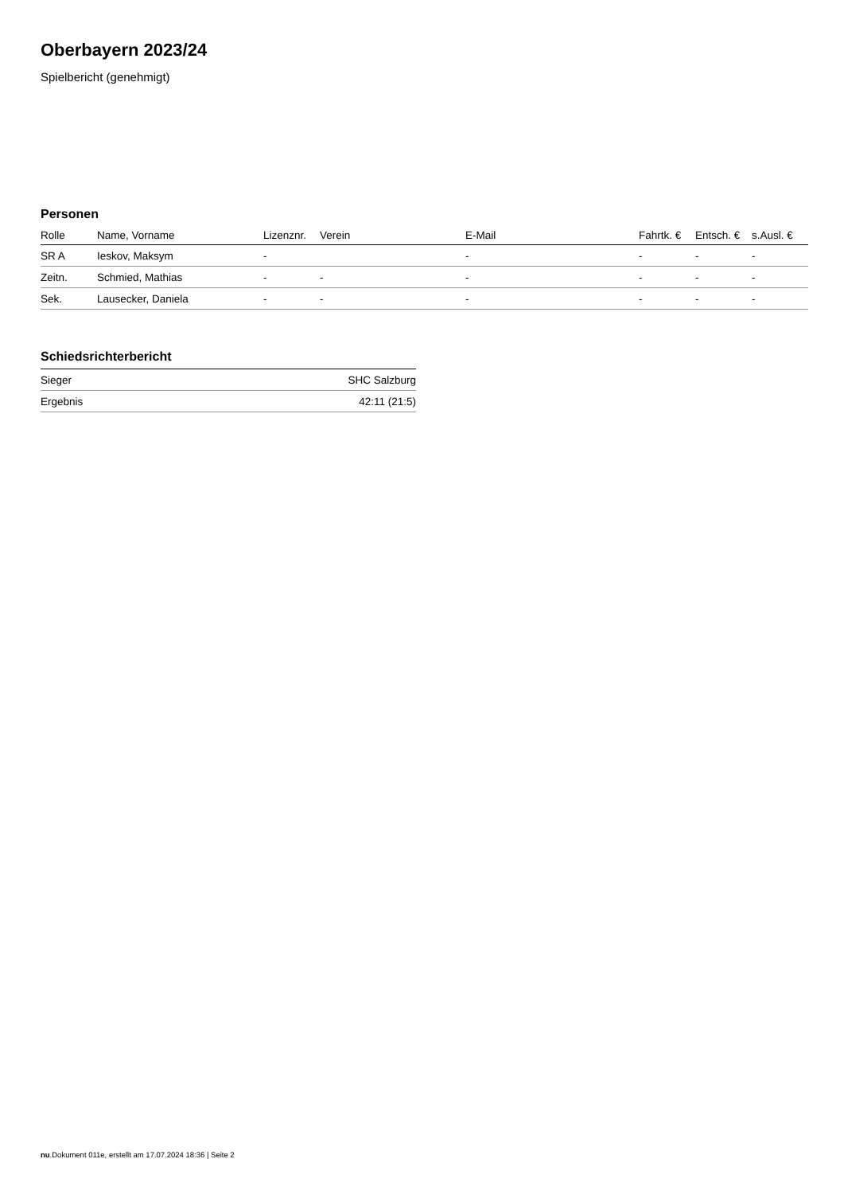Oberbayern 2023/24
Spielbericht (genehmigt)
Personen
| Rolle | Name, Vorname | Lizenznr. | Verein | E-Mail | Fahrtk. € | Entsch. € | s.Ausl. € |
| --- | --- | --- | --- | --- | --- | --- | --- |
| SR A | Ieskov, Maksym | - | | - | - | - | - |
| Zeitn. | Schmied, Mathias | - | - | - | - | - | - |
| Sek. | Lausecker, Daniela | - | - | - | - | - | - |
Schiedsrichterbericht
| Sieger | SHC Salzburg |
| Ergebnis | 42:11 (21:5) |
nu.Dokument 011e, erstellt am 17.07.2024 18:36 | Seite 2